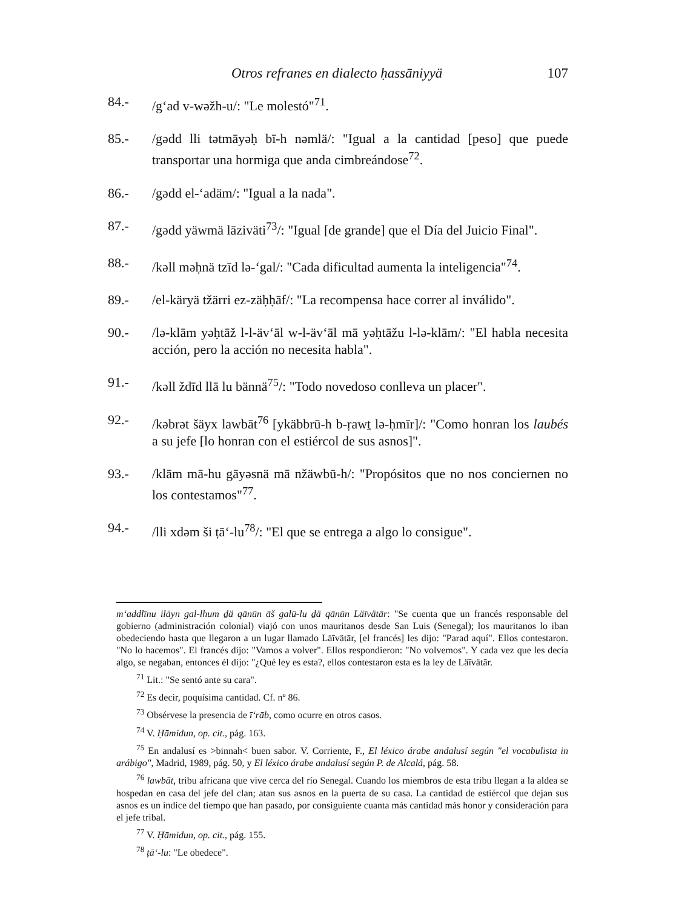Otros refranes en dialecto ḥassāniyyä 107
84.- /g‘ad v-wəžh-u/: "Le molestó"<sup>71</sup>.
85.- /gədd lli tətmāyəḥ bī-h nəmlä/: "Igual a la cantidad [peso] que puede transportar una hormiga que anda cimbreándose<sup>72</sup>.
86.- /gədd el-‘adäm/: "Igual a la nada".
87.- /gədd yäwmä lāziväti<sup>73</sup>/: "Igual [de grande] que el Día del Juicio Final".
88.- /kəll məḥnä tzīd lə-‘gal/: "Cada dificultad aumenta la inteligencia"<sup>74</sup>.
89.- /el-käryä tžärri ez-zäḥḥāf/: "La recompensa hace correr al inválido".
90.- /lə-klām yəḥtāž l-l-äv‘āl w-l-äv‘āl mā yəḥtāžu l-lə-klām/: "El habla necesita acción, pero la acción no necesita habla".
91.- /kəll ždīd llā lu bännä<sup>75</sup>/: "Todo novedoso conlleva un placer".
92.- /kəbrət šäyx lawbāt<sup>76</sup> [ykäbbrū-h b-ṛawṯ lə-ḥmīr]/: "Como honran los laubés a su jefe [lo honran con el estiércol de sus asnos]".
93.- /klām mā-hu gāyəsnä mā nžäwbū-h/: "Propósitos que no nos conciernen no los contestamos"<sup>77</sup>.
94.- /lli xdəm ši ṭā‘-lu<sup>78</sup>/: "El que se entrega a algo lo consigue".
m‘addlīnu iläyn gal-lhum ḏä qānūn āš galū-lu ḏä qānūn Läīvätār: "Se cuenta que un francés responsable del gobierno (administración colonial) viajó con unos mauritanos desde San Luis (Senegal); los mauritanos lo iban obedeciendo hasta que llegaron a un lugar llamado Läīvätār, [el francés] les dijo: "Parad aquí". Ellos contestaron. "No lo hacemos". El francés dijo: "Vamos a volver". Ellos respondieron: "No volvemos". Y cada vez que les decía algo, se negaban, entonces él dijo: "¿Qué ley es esta?, ellos contestaron esta es la ley de Läīvätār.
<sup>71</sup> Lit.: "Se sentó ante su cara".
<sup>72</sup> Es decir, poquísima cantidad. Cf. nº 86.
<sup>73</sup> Obsérvese la presencia de ī‘rāb, como ocurre en otros casos.
<sup>74</sup> V. Ḥāmidun, op. cit., pág. 163.
<sup>75</sup> En andalusí es >binnah< buen sabor. V. Corriente, F., El léxico árabe andalusí según "el vocabulista in arábigo", Madrid, 1989, pág. 50, y El léxico árabe andalusí según P. de Alcalá, pág. 58.
<sup>76</sup> lawbāt, tribu africana que vive cerca del río Senegal. Cuando los miembros de esta tribu llegan a la aldea se hospedan en casa del jefe del clan; atan sus asnos en la puerta de su casa. La cantidad de estiércol que dejan sus asnos es un índice del tiempo que han pasado, por consiguiente cuanta más cantidad más honor y consideración para el jefe tribal.
<sup>77</sup> V. Ḥāmidun, op. cit., pág. 155.
<sup>78</sup> ṭā‘-lu: "Le obedece".